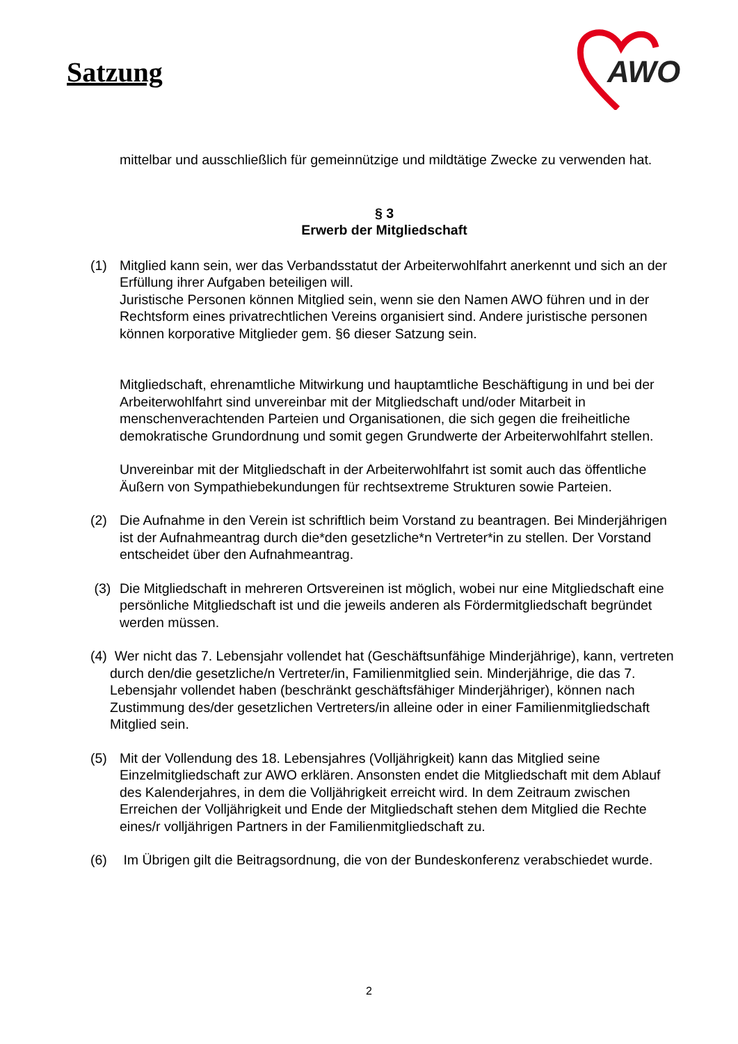Satzung
AWO
mittelbar und ausschließlich für gemeinnützige und mildtätige Zwecke zu verwenden hat.
§ 3
Erwerb der Mitgliedschaft
(1) Mitglied kann sein, wer das Verbandsstatut der Arbeiterwohlfahrt anerkennt und sich an der Erfüllung ihrer Aufgaben beteiligen will.
Juristische Personen können Mitglied sein, wenn sie den Namen AWO führen und in der Rechtsform eines privatrechtlichen Vereins organisiert sind. Andere juristische personen können korporative Mitglieder gem. §6 dieser Satzung sein.
Mitgliedschaft, ehrenamtliche Mitwirkung und hauptamtliche Beschäftigung in und bei der Arbeiterwohlfahrt sind unvereinbar mit der Mitgliedschaft und/oder Mitarbeit in menschenverachtenden Parteien und Organisationen, die sich gegen die freiheitliche demokratische Grundordnung und somit gegen Grundwerte der Arbeiterwohlfahrt stellen.
Unvereinbar mit der Mitgliedschaft in der Arbeiterwohlfahrt ist somit auch das öffentliche Äußern von Sympathiebekundungen für rechtsextreme Strukturen sowie Parteien.
(2) Die Aufnahme in den Verein ist schriftlich beim Vorstand zu beantragen. Bei Minderjährigen ist der Aufnahmeantrag durch die*den gesetzliche*n Vertreter*in zu stellen. Der Vorstand entscheidet über den Aufnahmeantrag.
(3) Die Mitgliedschaft in mehreren Ortsvereinen ist möglich, wobei nur eine Mitgliedschaft eine persönliche Mitgliedschaft ist und die jeweils anderen als Fördermitgliedschaft begründet werden müssen.
(4) Wer nicht das 7. Lebensjahr vollendet hat (Geschäftsunfähige Minderjährige), kann, vertreten durch den/die gesetzliche/n Vertreter/in, Familienmitglied sein. Minderjährige, die das 7. Lebensjahr vollendet haben (beschränkt geschäftsfähiger Minderjähriger), können nach Zustimmung des/der gesetzlichen Vertreters/in alleine oder in einer Familienmitgliedschaft Mitglied sein.
(5) Mit der Vollendung des 18. Lebensjahres (Volljährigkeit) kann das Mitglied seine Einzelmitgliedschaft zur AWO erklären. Ansonsten endet die Mitgliedschaft mit dem Ablauf des Kalenderjahres, in dem die Volljährigkeit erreicht wird. In dem Zeitraum zwischen Erreichen der Volljährigkeit und Ende der Mitgliedschaft stehen dem Mitglied die Rechte eines/r volljährigen Partners in der Familienmitgliedschaft zu.
(6) Im Übrigen gilt die Beitragsordnung, die von der Bundeskonferenz verabschiedet wurde.
2